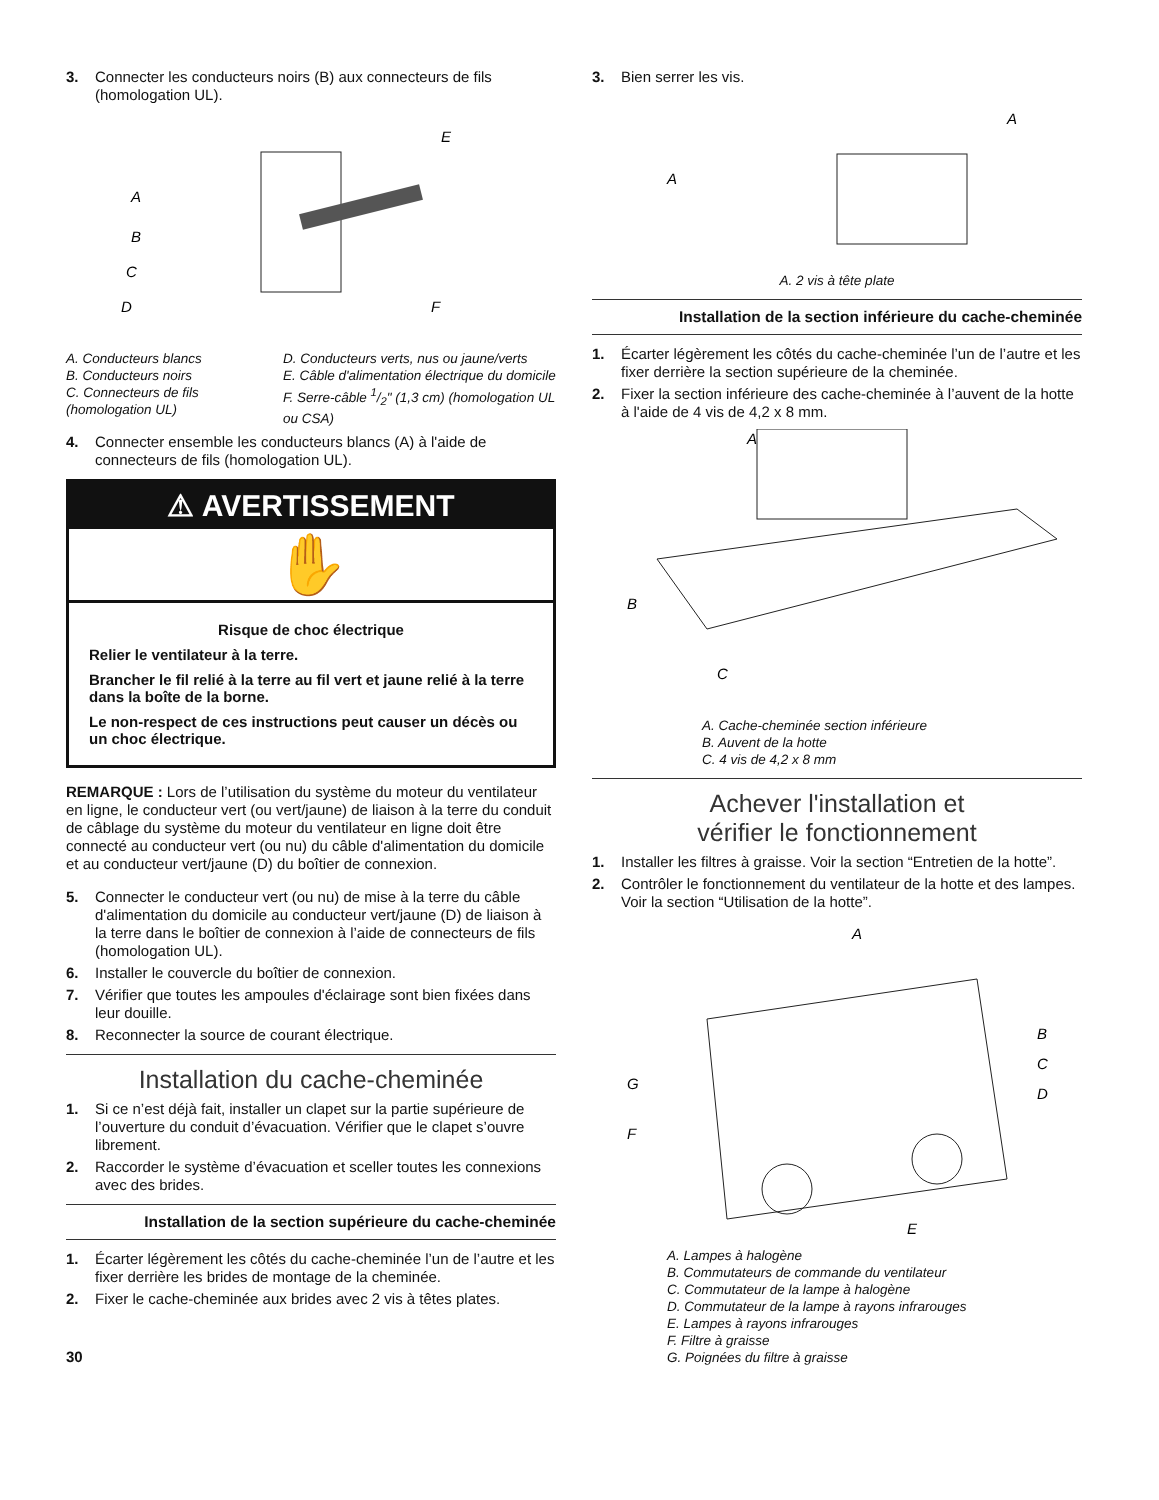3. Connecter les conducteurs noirs (B) aux connecteurs de fils (homologation UL).
E
A
B
C
D
F
A. Conducteurs blancs
B. Conducteurs noirs
C. Connecteurs de fils (homologation UL)
D. Conducteurs verts, nus ou jaune/verts
E. Câble d'alimentation électrique du domicile
F. Serre-câble 1/2" (1,3 cm) (homologation UL ou CSA)
4. Connecter ensemble les conducteurs blancs (A) à l'aide de connecteurs de fils (homologation UL).
⚠ AVERTISSEMENT
✋
Risque de choc électrique
Relier le ventilateur à la terre.
Brancher le fil relié à la terre au fil vert et jaune relié à la terre dans la boîte de la borne.
Le non-respect de ces instructions peut causer un décès ou un choc électrique.
REMARQUE : Lors de l’utilisation du système du moteur du ventilateur en ligne, le conducteur vert (ou vert/jaune) de liaison à la terre du conduit de câblage du système du moteur du ventilateur en ligne doit être connecté au conducteur vert (ou nu) du câble d'alimentation du domicile et au conducteur vert/jaune (D) du boîtier de connexion.
5. Connecter le conducteur vert (ou nu) de mise à la terre du câble d'alimentation du domicile au conducteur vert/jaune (D) de liaison à la terre dans le boîtier de connexion à l’aide de connecteurs de fils (homologation UL).
6. Installer le couvercle du boîtier de connexion.
7. Vérifier que toutes les ampoules d'éclairage sont bien fixées dans leur douille.
8. Reconnecter la source de courant électrique.
Installation du cache-cheminée
1. Si ce n’est déjà fait, installer un clapet sur la partie supérieure de l’ouverture du conduit d’évacuation. Vérifier que le clapet s’ouvre librement.
2. Raccorder le système d’évacuation et sceller toutes les connexions avec des brides.
Installation de la section supérieure du cache-cheminée
1. Écarter légèrement les côtés du cache-cheminée l’un de l’autre et les fixer derrière les brides de montage de la cheminée.
2. Fixer le cache-cheminée aux brides avec 2 vis à têtes plates.
30
3. Bien serrer les vis.
A
A
A. 2 vis à tête plate
Installation de la section inférieure du cache-cheminée
1. Écarter légèrement les côtés du cache-cheminée l’un de l’autre et les fixer derrière la section supérieure de la cheminée.
2. Fixer la section inférieure des cache-cheminée à l’auvent de la hotte à l'aide de 4 vis de 4,2 x 8 mm.
A
B
C
A. Cache-cheminée section inférieure
B. Auvent de la hotte
C. 4 vis de 4,2 x 8 mm
Achever l'installation et
vérifier le fonctionnement
1. Installer les filtres à graisse. Voir la section “Entretien de la hotte”.
2. Contrôler le fonctionnement du ventilateur de la hotte et des lampes. Voir la section “Utilisation de la hotte”.
A
B
C
D
G
F
E
A. Lampes à halogène
B. Commutateurs de commande du ventilateur
C. Commutateur de la lampe à halogène
D. Commutateur de la lampe à rayons infrarouges
E. Lampes à rayons infrarouges
F. Filtre à graisse
G. Poignées du filtre à graisse